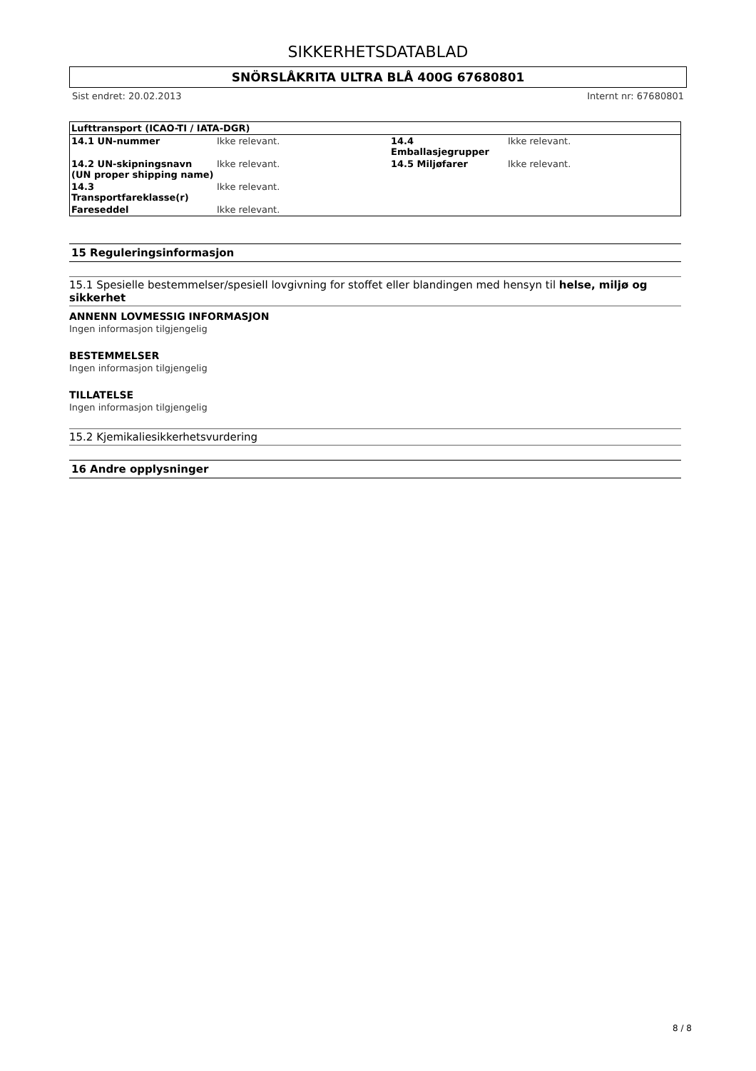SIKKERHETSDATABLAD
SNÖRSLÅKRITA ULTRA BLÅ 400G 67680801
Sist endret: 20.02.2013 Internt nr: 67680801
| Lufttransport (ICAO-TI / IATA-DGR) | | | |
| --- | --- | --- | --- |
| 14.1 UN-nummer | Ikke relevant. | 14.4 Emballasjegrupper | Ikke relevant. |
| 14.2 UN-skipningsnavn (UN proper shipping name) | Ikke relevant. | 14.5 Miljøfarer | Ikke relevant. |
| 14.3 Transportfareklasse(r) | Ikke relevant. | | |
| Fareseddel | Ikke relevant. | | |
15 Reguleringsinformasjon
15.1 Spesielle bestemmelser/spesiell lovgivning for stoffet eller blandingen med hensyn til helse, miljø og sikkerhet
ANNENN LOVMESSIG INFORMASJON
Ingen informasjon tilgjengelig
BESTEMMELSER
Ingen informasjon tilgjengelig
TILLATELSE
Ingen informasjon tilgjengelig
15.2 Kjemikaliesikkerhetsvurdering
16 Andre opplysninger
8 / 8